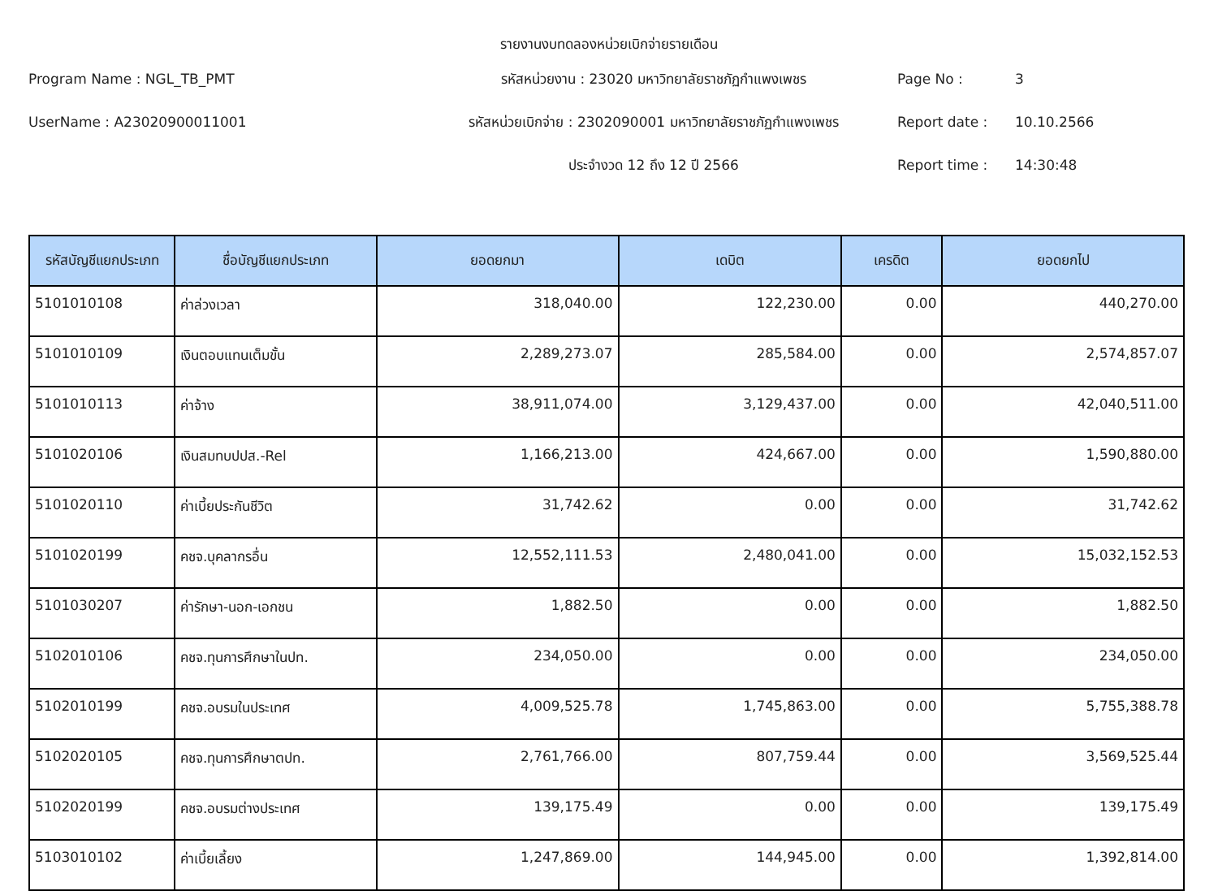รายงานงบทดลองหน่วยเบิกจ่ายรายเดือน
Program Name : NGL_TB_PMT
รหัสหน่วยงาน : 23020 มหาวิทยาลัยราชภัฏกำแพงเพชร
Page No :
3
UserName : A23020900011001
รหัสหน่วยเบิกจ่าย : 2302090001 มหาวิทยาลัยราชภัฏกำแพงเพชร
Report date :
10.10.2566
ประจำงวด 12 ถึง 12 ปี 2566
Report time :
14:30:48
| รหัสบัญชีแยกประเภท | ชื่อบัญชีแยกประเภท | ยอดยกมา | เดบิต | เครดิต | ยอดยกไป |
| --- | --- | --- | --- | --- | --- |
| 5101010108 | ค่าล่วงเวลา | 318,040.00 | 122,230.00 | 0.00 | 440,270.00 |
| 5101010109 | เงินตอบแทนเต็มขั้น | 2,289,273.07 | 285,584.00 | 0.00 | 2,574,857.07 |
| 5101010113 | ค่าจ้าง | 38,911,074.00 | 3,129,437.00 | 0.00 | 42,040,511.00 |
| 5101020106 | เงินสมทบปปส.-Rel | 1,166,213.00 | 424,667.00 | 0.00 | 1,590,880.00 |
| 5101020110 | ค่าเบี้ยประกันชีวิต | 31,742.62 | 0.00 | 0.00 | 31,742.62 |
| 5101020199 | คชจ.บุคลากรอื่น | 12,552,111.53 | 2,480,041.00 | 0.00 | 15,032,152.53 |
| 5101030207 | ค่ารักษา-นอก-เอกชน | 1,882.50 | 0.00 | 0.00 | 1,882.50 |
| 5102010106 | คชจ.ทุนการศึกษาในปท. | 234,050.00 | 0.00 | 0.00 | 234,050.00 |
| 5102010199 | คชจ.อบรมในประเทศ | 4,009,525.78 | 1,745,863.00 | 0.00 | 5,755,388.78 |
| 5102020105 | คชจ.ทุนการศึกษาตปท. | 2,761,766.00 | 807,759.44 | 0.00 | 3,569,525.44 |
| 5102020199 | คชจ.อบรมต่างประเทศ | 139,175.49 | 0.00 | 0.00 | 139,175.49 |
| 5103010102 | ค่าเบี้ยเลี้ยง | 1,247,869.00 | 144,945.00 | 0.00 | 1,392,814.00 |